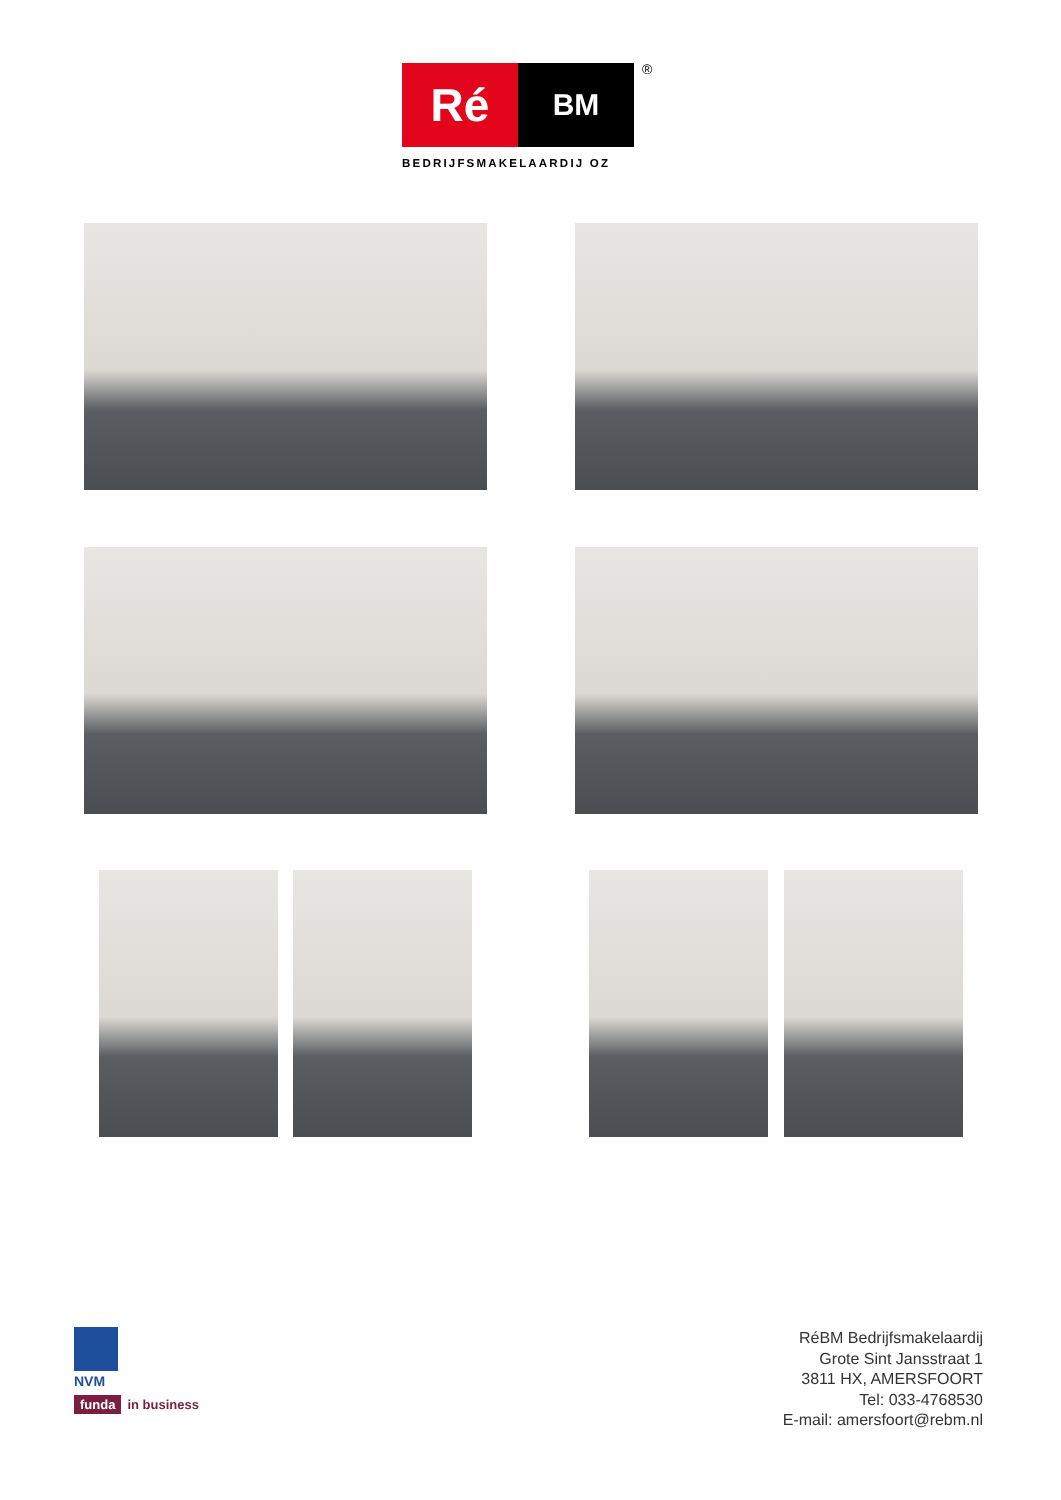Ré
BM
®
BEDRIJFSMAKELAARDIJ OZ
NVM
funda in business
RéBM Bedrijfsmakelaardij
Grote Sint Jansstraat 1
3811 HX, AMERSFOORT
Tel: 033-4768530
E-mail: amersfoort@rebm.nl